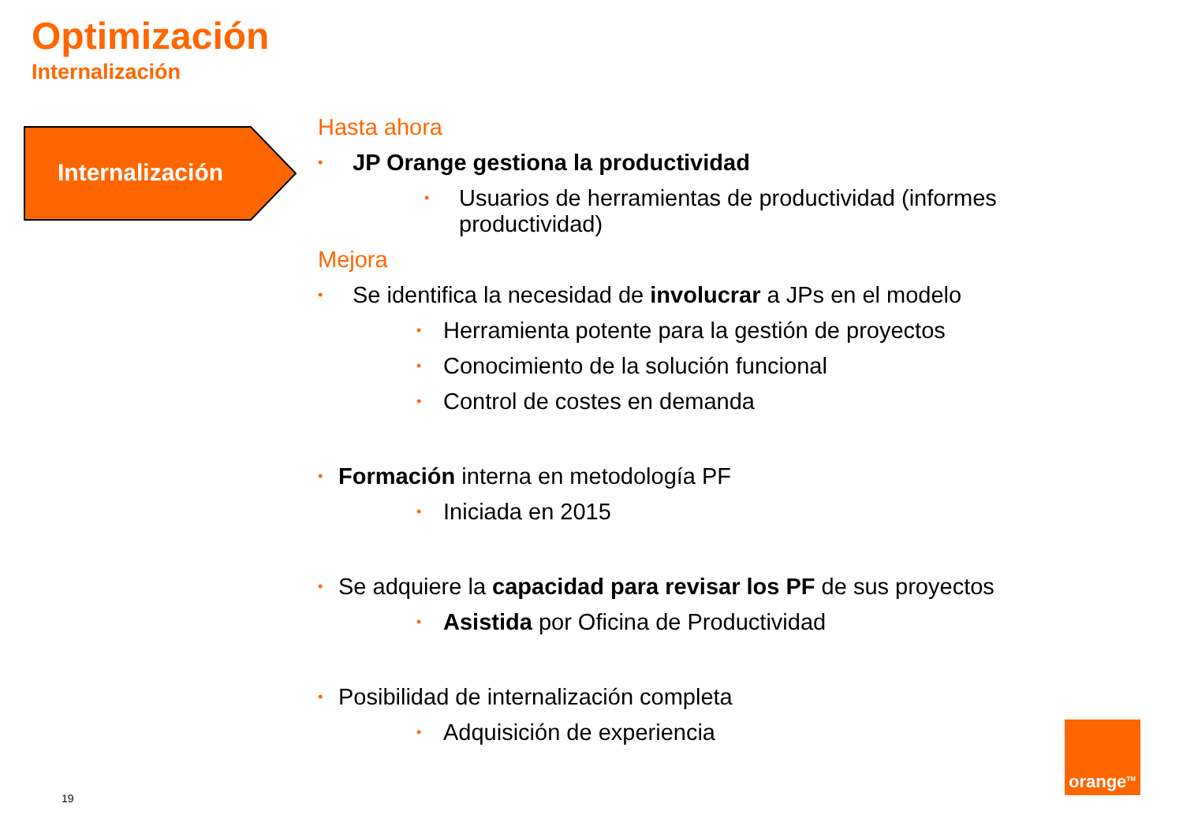Optimización
Internalización
Internalización
Hasta ahora
• JP Orange gestiona la productividad
• Usuarios de herramientas de productividad (informes
productividad)
Mejora
• Se identifica la necesidad de involucrar a JPs en el modelo
• Herramienta potente para la gestión de proyectos
• Conocimiento de la solución funcional
• Control de costes en demanda
• Formación interna en metodología PF
• Iniciada en 2015
• Se adquiere la capacidad para revisar los PF de sus proyectos
• Asistida por Oficina de Productividad
• Posibilidad de internalización completa
• Adquisición de experiencia
orange<sup>TM</sup>
19